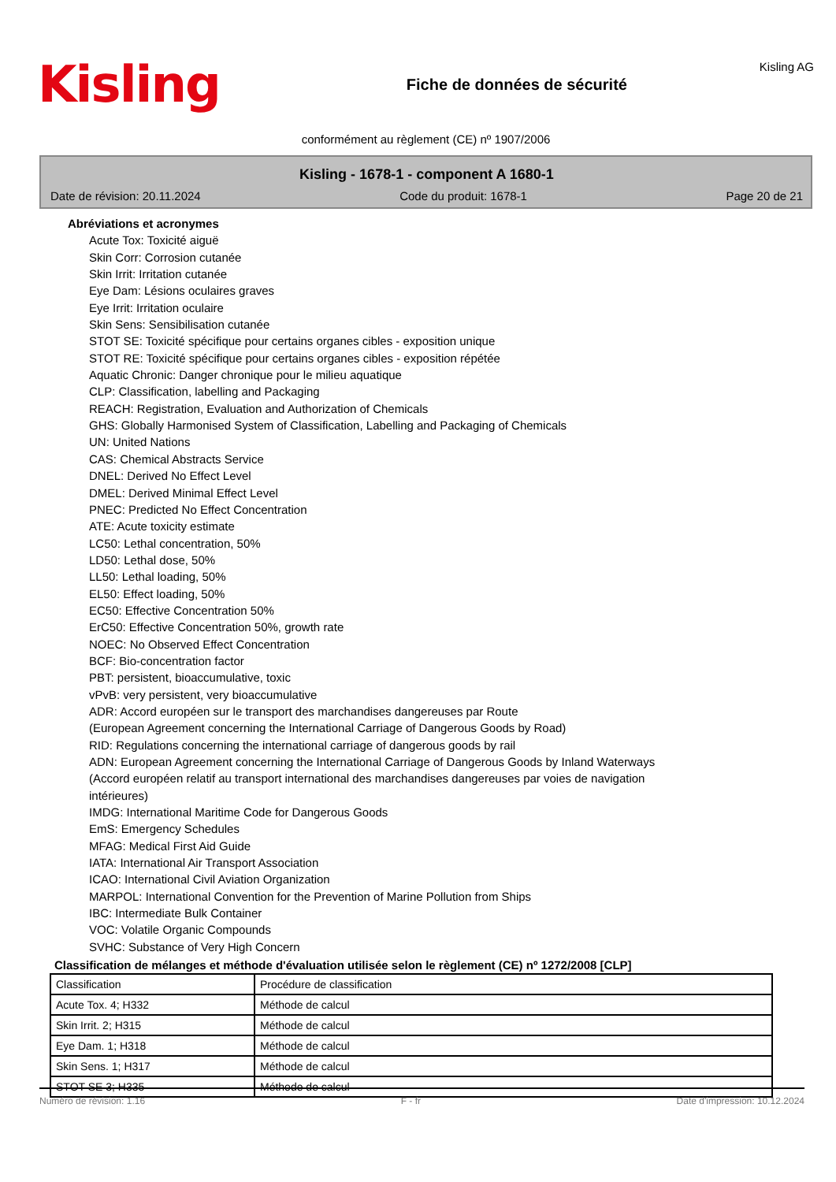Kisling
Fiche de données de sécurité
Kisling AG
conformément au règlement (CE) nº 1907/2006
Kisling - 1678-1 - component A 1680-1
Date de révision: 20.11.2024 Code du produit: 1678-1 Page 20 de 21
Abréviations et acronymes
Acute Tox: Toxicité aiguë
Skin Corr: Corrosion cutanée
Skin Irrit: Irritation cutanée
Eye Dam: Lésions oculaires graves
Eye Irrit: Irritation oculaire
Skin Sens: Sensibilisation cutanée
STOT SE: Toxicité spécifique pour certains organes cibles - exposition unique
STOT RE: Toxicité spécifique pour certains organes cibles - exposition répétée
Aquatic Chronic: Danger chronique pour le milieu aquatique
CLP: Classification, labelling and Packaging
REACH: Registration, Evaluation and Authorization of Chemicals
GHS: Globally Harmonised System of Classification, Labelling and Packaging of Chemicals
UN: United Nations
CAS: Chemical Abstracts Service
DNEL: Derived No Effect Level
DMEL: Derived Minimal Effect Level
PNEC: Predicted No Effect Concentration
ATE: Acute toxicity estimate
LC50: Lethal concentration, 50%
LD50: Lethal dose, 50%
LL50: Lethal loading, 50%
EL50: Effect loading, 50%
EC50: Effective Concentration 50%
ErC50: Effective Concentration 50%, growth rate
NOEC: No Observed Effect Concentration
BCF: Bio-concentration factor
PBT: persistent, bioaccumulative, toxic
vPvB: very persistent, very bioaccumulative
ADR: Accord européen sur le transport des marchandises dangereuses par Route
(European Agreement concerning the International Carriage of Dangerous Goods by Road)
RID: Regulations concerning the international carriage of dangerous goods by rail
ADN: European Agreement concerning the International Carriage of Dangerous Goods by Inland Waterways
(Accord européen relatif au transport international des marchandises dangereuses par voies de navigation
intérieures)
IMDG: International Maritime Code for Dangerous Goods
EmS: Emergency Schedules
MFAG: Medical First Aid Guide
IATA: International Air Transport Association
ICAO: International Civil Aviation Organization
MARPOL: International Convention for the Prevention of Marine Pollution from Ships
IBC: Intermediate Bulk Container
VOC: Volatile Organic Compounds
SVHC: Substance of Very High Concern
Classification de mélanges et méthode d'évaluation utilisée selon le règlement (CE) nº 1272/2008 [CLP]
| Classification | Procédure de classification |
| Acute Tox. 4; H332 | Méthode de calcul |
| Skin Irrit. 2; H315 | Méthode de calcul |
| Eye Dam. 1; H318 | Méthode de calcul |
| Skin Sens. 1; H317 | Méthode de calcul |
| STOT SE 3; H335 | Méthode de calcul |
Numéro de révision: 1.16 F - fr Date d'impression: 10.12.2024